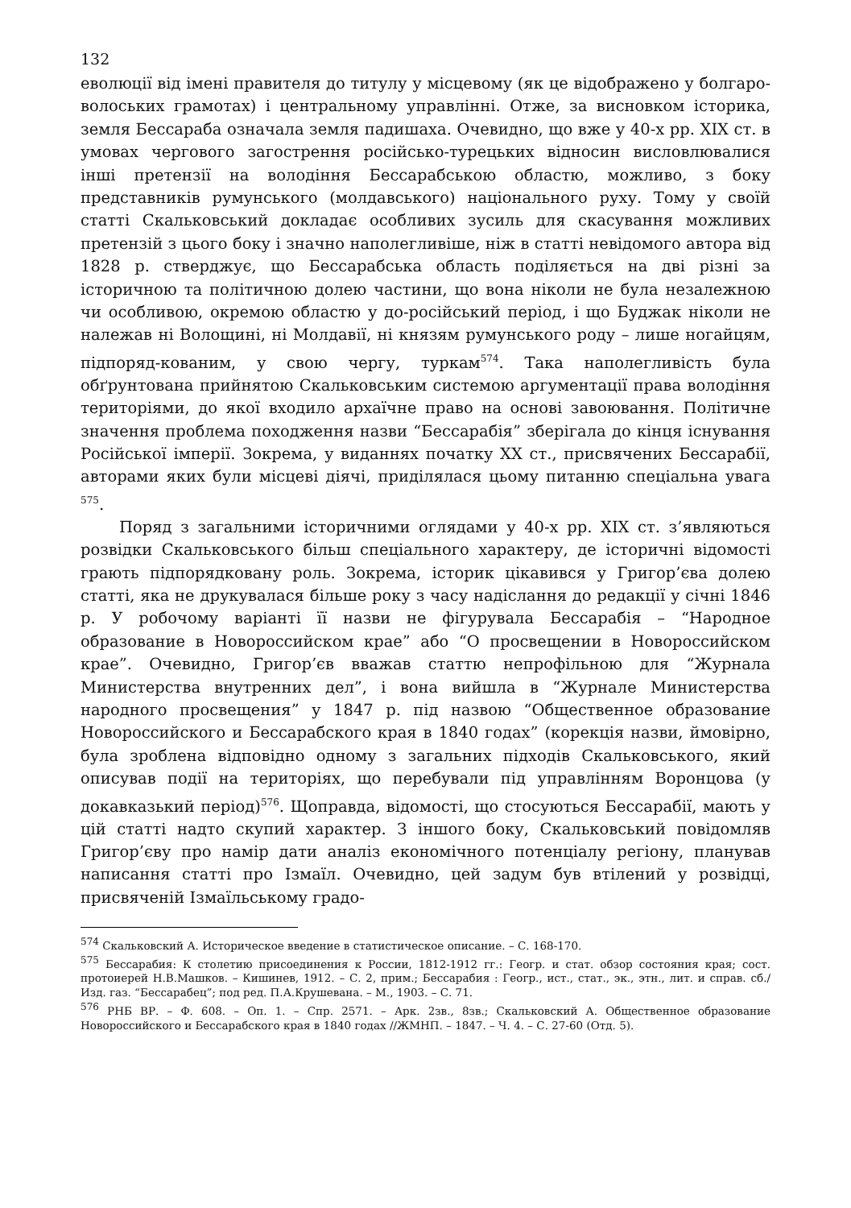132
еволюції від імені правителя до титулу у місцевому (як це відображено у болгаро-волоських грамотах) і центральному управлінні. Отже, за висновком історика, земля Бессараба означала земля падишаха. Очевидно, що вже у 40-х рр. XIX ст. в умовах чергового загострення російсько-турецьких відносин висловлювалися інші претензії на володіння Бессарабською областю, можливо, з боку представників румунського (молдавського) національного руху. Тому у своїй статті Скальковський докладає особливих зусиль для скасування можливих претензій з цього боку і значно наполегливіше, ніж в статті невідомого автора від 1828 р. стверджує, що Бессарабська область поділяється на дві різні за історичною та політичною долею частини, що вона ніколи не була незалежною чи особливою, окремою областю у до-російський період, і що Буджак ніколи не належав ні Волощині, ні Молдавії, ні князям румунського роду – лише ногайцям, підпоряд-кованим, у свою чергу, туркам<sup>574</sup>. Така наполегливість була обґрунтована прийнятою Скальковським системою аргументації права володіння територіями, до якої входило архаїчне право на основі завоювання. Політичне значення проблема походження назви “Бессарабія” зберігала до кінця існування Російської імперії. Зокрема, у виданнях початку XX ст., присвячених Бессарабії, авторами яких були місцеві діячі, приділялася цьому питанню спеціальна увага <sup>575</sup>.
Поряд з загальними історичними оглядами у 40-х рр. XIX ст. з’являються розвідки Скальковського більш спеціального характеру, де історичні відомості грають підпорядковану роль. Зокрема, історик цікавився у Григор’єва долею статті, яка не друкувалася більше року з часу надіслання до редакції у січні 1846 р. У робочому варіанті її назви не фігурувала Бессарабія – “Народное образование в Новороссийском крае” або “О просвещении в Новороссийском крае”. Очевидно, Григор’єв вважав статтю непрофільною для “Журнала Министерства внутренних дел”, і вона вийшла в “Журнале Министерства народного просвещения” у 1847 р. під назвою “Общественное образование Новороссийского и Бессарабского края в 1840 годах” (корекція назви, ймовірно, була зроблена відповідно одному з загальних підходів Скальковського, який описував події на територіях, що перебували під управлінням Воронцова (у докавказький період)<sup>576</sup>. Щоправда, відомості, що стосуються Бессарабії, мають у цій статті надто скупий характер. З іншого боку, Скальковський повідомляв Григор’єву про намір дати аналіз економічного потенціалу регіону, планував написання статті про Ізмаїл. Очевидно, цей задум був втілений у розвідці, присвяченій Ізмаїльському градо-
<sup>574</sup> Скальковский А. Историческое введение в статистическое описание. – С. 168-170.
<sup>575</sup> Бессарабия: К столетию присоединения к России, 1812-1912 гг.: Геогр. и стат. обзор состояния края; сост. протоиерей Н.В.Машков. – Кишинев, 1912. – С. 2, прим.; Бессарабия : Геогр., ист., стат., эк., этн., лит. и справ. сб./Изд. газ. “Бессарабец”; под ред. П.А.Крушевана. – М., 1903. – С. 71.
<sup>576</sup> РНБ ВР. – Ф. 608. – Оп. 1. – Спр. 2571. – Арк. 2зв., 8зв.; Скальковский А. Общественное образование Новороссийского и Бессарабского края в 1840 годах //ЖМНП. – 1847. – Ч. 4. – С. 27-60 (Отд. 5).